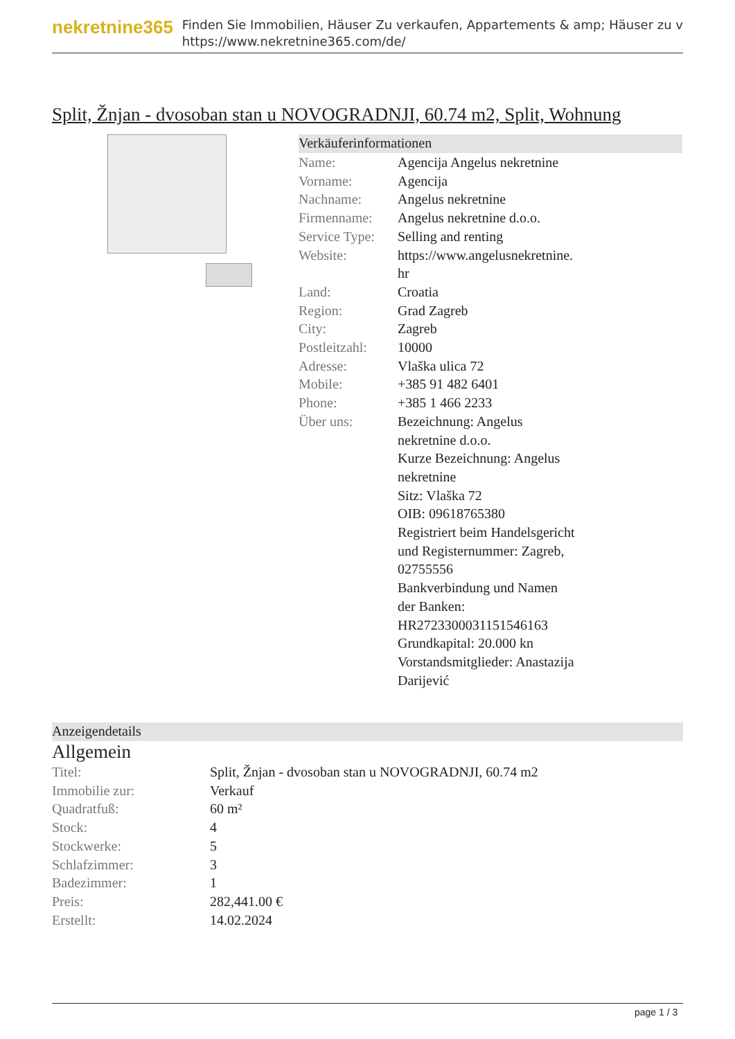nekretnine365
Finden Sie Immobilien, Häuser Zu verkaufen, Appartements & amp; Häuser zu v
https://www.nekretnine365.com/de/
Split, Žnjan - dvosoban stan u NOVOGRADNJI, 60.74 m2, Split, Wohnung
Verkäuferinformationen
| Name: | Agencija Angelus nekretnine |
| Vorname: | Agencija |
| Nachname: | Angelus nekretnine |
| Firmenname: | Angelus nekretnine d.o.o. |
| Service Type: | Selling and renting |
| Website: | https://www.angelusnekretnine. hr |
| Land: | Croatia |
| Region: | Grad Zagreb |
| City: | Zagreb |
| Postleitzahl: | 10000 |
| Adresse: | Vlaška ulica 72 |
| Mobile: | +385 91 482 6401 |
| Phone: | +385 1 466 2233 |
| Über uns: | Bezeichnung: Angelus nekretnine d.o.o. Kurze Bezeichnung: Angelus nekretnine Sitz: Vlaška 72 OIB: 09618765380 Registriert beim Handelsgericht und Registernummer: Zagreb, 02755556 Bankverbindung und Namen der Banken: HR2723300031151546163 Grundkapital: 20.000 kn Vorstandsmitglieder: Anastazija Darijević |
Anzeigendetails
Allgemein
| Titel: | Split, Žnjan - dvosoban stan u NOVOGRADNJI, 60.74 m2 |
| Immobilie zur: | Verkauf |
| Quadratfuß: | 60 m² |
| Stock: | 4 |
| Stockwerke: | 5 |
| Schlafzimmer: | 3 |
| Badezimmer: | 1 |
| Preis: | 282,441.00 € |
| Erstellt: | 14.02.2024 |
page 1 / 3